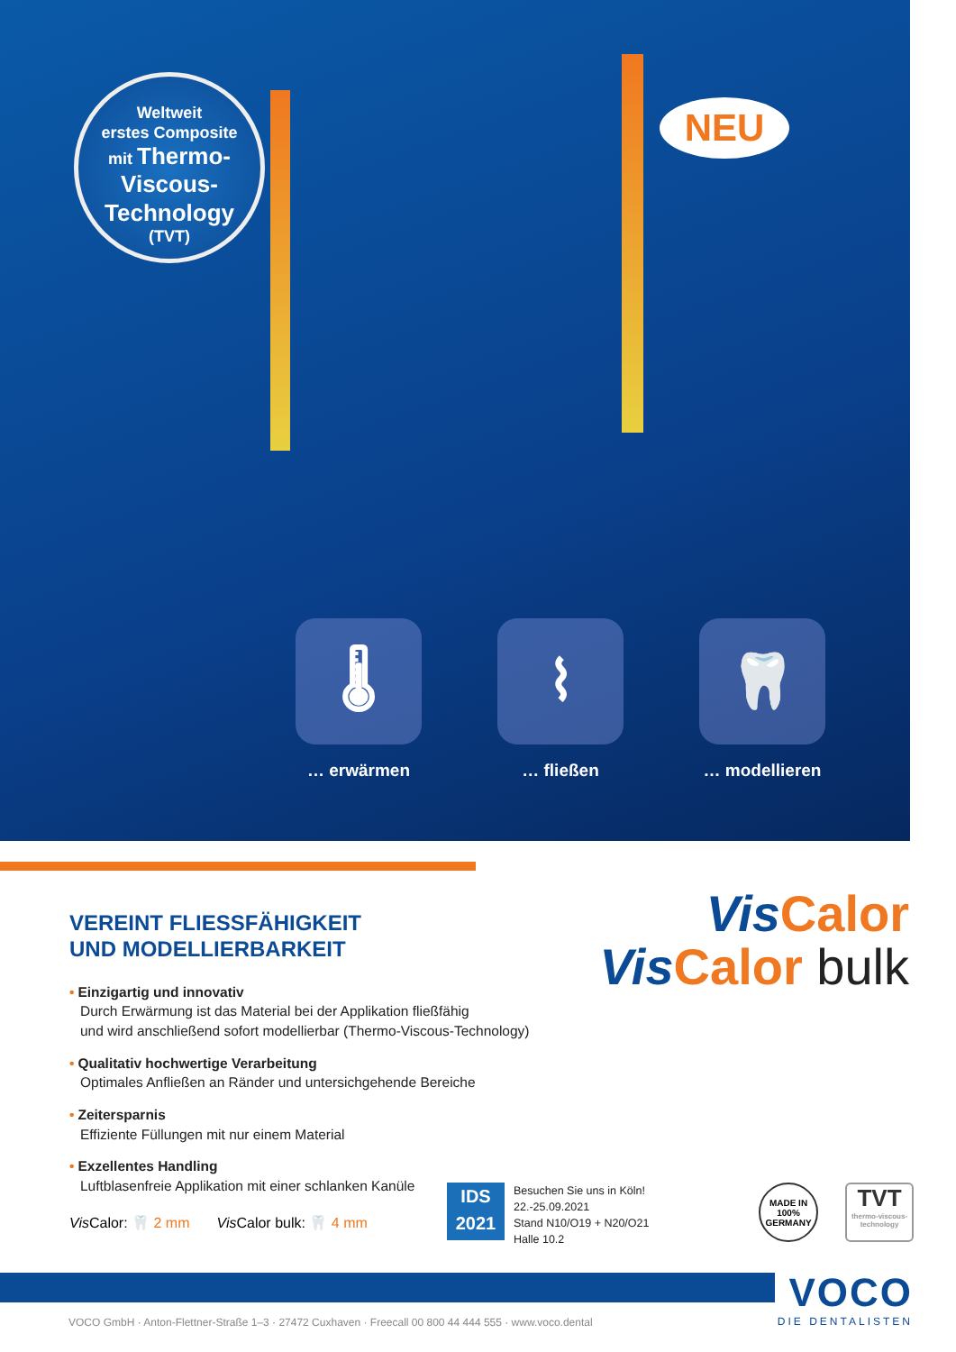Weltweit
erstes Composite
mit Thermo-
Viscous-
Technology
(TVT)
NEU
🌡
… erwärmen
⌇
… fließen
🦷
… modellieren
VEREINT FLIESSFÄHIGKEIT
UND MODELLIERBARKEIT
• Einzigartig und innovativ
Durch Erwärmung ist das Material bei der Applikation fließfähig
und wird anschließend sofort modellierbar (Thermo-Viscous-Technology)
• Qualitativ hochwertige Verarbeitung
Optimales Anfließen an Ränder und untersichgehende Bereiche
• Zeitersparnis
Effiziente Füllungen mit nur einem Material
• Exzellentes Handling
Luftblasenfreie Applikation mit einer schlanken Kanüle
Vis Calor: 🦷 2 mm Vis Calor bulk: 🦷 4 mm
Vis Calor
Vis Calor bulk
IDS
2021
Besuchen Sie uns in Köln!
22.-25.09.2021
Stand N10/O19 + N20/O21
Halle 10.2
MADE IN
100%
GERMANY
TVT
thermo-viscous-technology
VOCO
DIE DENTALISTEN
VOCO GmbH · Anton-Flettner-Straße 1–3 · 27472 Cuxhaven · Freecall 00 800 44 444 555 · www.voco.dental